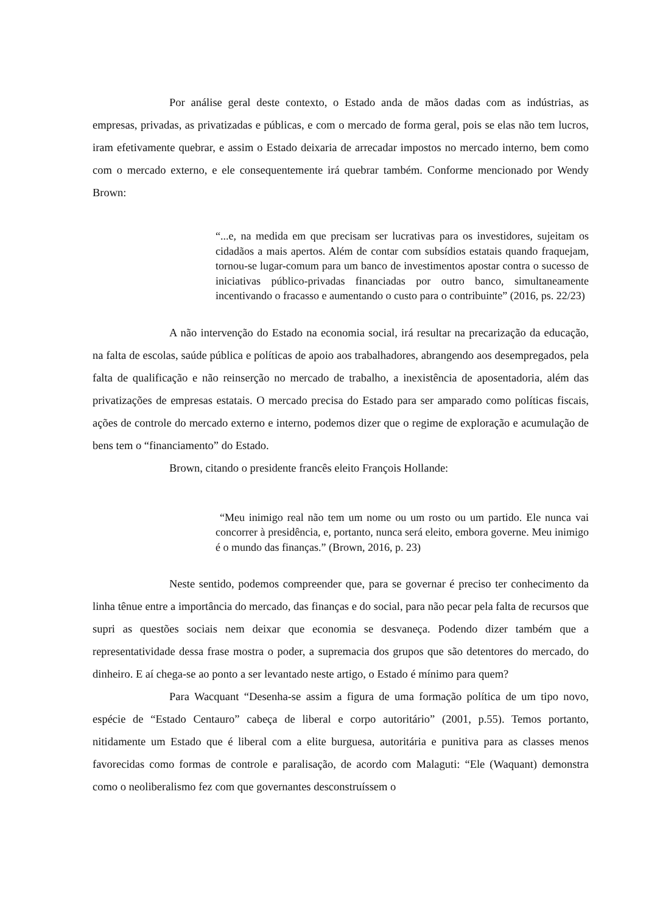Por análise geral deste contexto, o Estado anda de mãos dadas com as indústrias, as empresas, privadas, as privatizadas e públicas, e com o mercado de forma geral, pois se elas não tem lucros, iram efetivamente quebrar, e assim o Estado deixaria de arrecadar impostos no mercado interno, bem como com o mercado externo, e ele consequentemente irá quebrar também. Conforme mencionado por Wendy Brown:
“...e, na medida em que precisam ser lucrativas para os investidores, sujeitam os cidadãos a mais apertos. Além de contar com subsídios estatais quando fraquejam, tornou-se lugar-comum para um banco de investimentos apostar contra o sucesso de iniciativas público-privadas financiadas por outro banco, simultaneamente incentivando o fracasso e aumentando o custo para o contribuinte” (2016, ps. 22/23)
A não intervenção do Estado na economia social, irá resultar na precarização da educação, na falta de escolas, saúde pública e políticas de apoio aos trabalhadores, abrangendo aos desempregados, pela falta de qualificação e não reinserção no mercado de trabalho, a inexistência de aposentadoria, além das privatizações de empresas estatais. O mercado precisa do Estado para ser amparado como políticas fiscais, ações de controle do mercado externo e interno, podemos dizer que o regime de exploração e acumulação de bens tem o “financiamento” do Estado.
Brown, citando o presidente francês eleito François Hollande:
“Meu inimigo real não tem um nome ou um rosto ou um partido. Ele nunca vai concorrer à presidência, e, portanto, nunca será eleito, embora governe. Meu inimigo é o mundo das finanças.” (Brown, 2016, p. 23)
Neste sentido, podemos compreender que, para se governar é preciso ter conhecimento da linha tênue entre a importância do mercado, das finanças e do social, para não pecar pela falta de recursos que supri as questões sociais nem deixar que economia se desvaneça. Podendo dizer também que a representatividade dessa frase mostra o poder, a supremacia dos grupos que são detentores do mercado, do dinheiro. E aí chega-se ao ponto a ser levantado neste artigo, o Estado é mínimo para quem?
Para Wacquant “Desenha-se assim a figura de uma formação política de um tipo novo, espécie de “Estado Centauro” cabeça de liberal e corpo autoritário” (2001, p.55). Temos portanto, nitidamente um Estado que é liberal com a elite burguesa, autoritária e punitiva para as classes menos favorecidas como formas de controle e paralisação, de acordo com Malaguti: “Ele (Waquant) demonstra como o neoliberalismo fez com que governantes desconstruíssem o